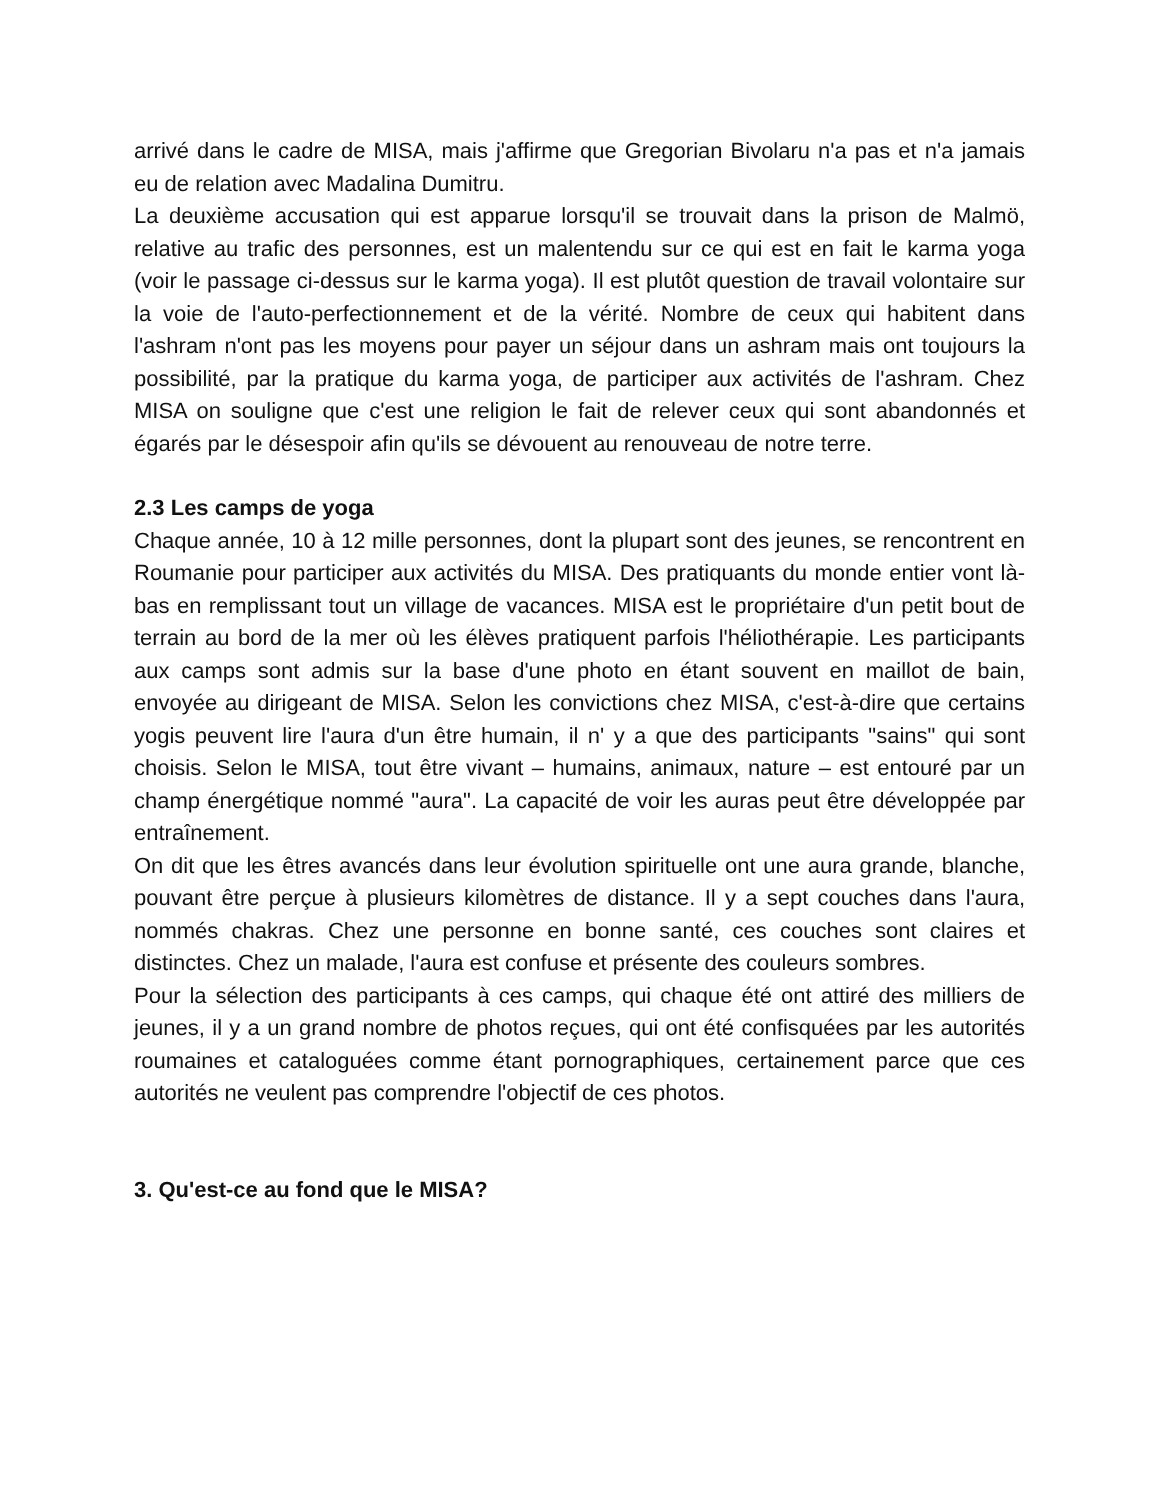arrivé dans le cadre de MISA, mais j'affirme que Gregorian Bivolaru n'a pas et n'a jamais eu de relation avec Madalina Dumitru.
La deuxième accusation qui est apparue lorsqu'il se trouvait dans la prison de Malmö, relative au trafic des personnes, est un malentendu sur ce qui est en fait le karma yoga (voir le passage ci-dessus sur le karma yoga). Il est plutôt question de travail volontaire sur la voie de l'auto-perfectionnement et de la vérité. Nombre de ceux qui habitent dans l'ashram n'ont pas les moyens pour payer un séjour dans un ashram mais ont toujours la possibilité, par la pratique du karma yoga, de participer aux activités de l'ashram. Chez MISA on souligne que c'est une religion le fait de relever ceux qui sont abandonnés et égarés par le désespoir afin qu'ils se dévouent au renouveau de notre terre.
2.3 Les camps de yoga
Chaque année, 10 à 12 mille personnes, dont la plupart sont des jeunes, se rencontrent en Roumanie pour participer aux activités du MISA. Des pratiquants du monde entier vont là-bas en remplissant tout un village de vacances. MISA est le propriétaire d'un petit bout de terrain au bord de la mer où les élèves pratiquent parfois l'héliothérapie. Les participants aux camps sont admis sur la base d'une photo en étant souvent en maillot de bain, envoyée au dirigeant de MISA. Selon les convictions chez MISA, c'est-à-dire que certains yogis peuvent lire l'aura d'un être humain, il n' y a que des participants "sains" qui sont choisis. Selon le MISA, tout être vivant – humains, animaux, nature – est entouré par un champ énergétique nommé "aura". La capacité de voir les auras peut être développée par entraînement.
On dit que les êtres avancés dans leur évolution spirituelle ont une aura grande, blanche, pouvant être perçue à plusieurs kilomètres de distance. Il y a sept couches dans l'aura, nommés chakras. Chez une personne en bonne santé, ces couches sont claires et distinctes. Chez un malade, l'aura est confuse et présente des couleurs sombres.
Pour la sélection des participants à ces camps, qui chaque été ont attiré des milliers de jeunes, il y a un grand nombre de photos reçues, qui ont été confisquées par les autorités roumaines et cataloguées comme étant pornographiques, certainement parce que ces autorités ne veulent pas comprendre l'objectif de ces photos.
3. Qu'est-ce au fond que le MISA?